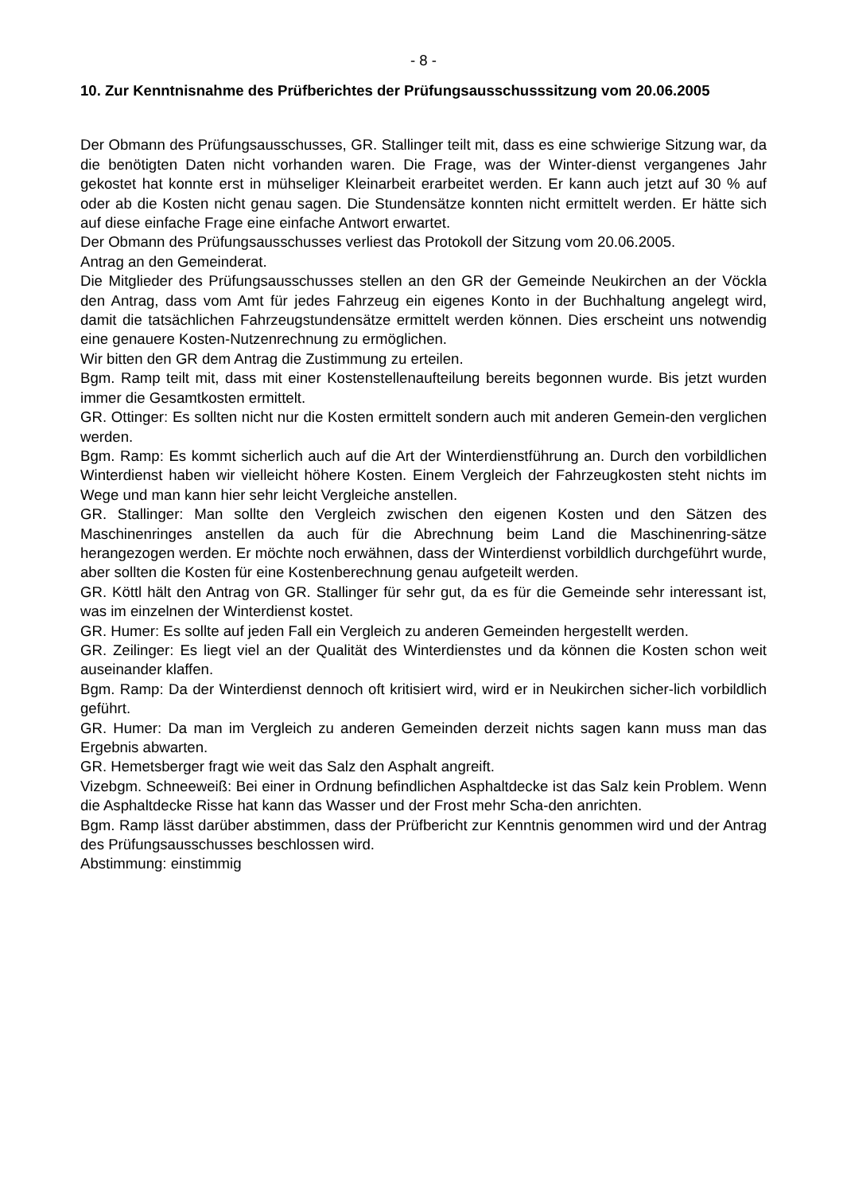- 8 -
10. Zur Kenntnisnahme des Prüfberichtes der Prüfungsausschusssitzung vom 20.06.2005
Der Obmann des Prüfungsausschusses, GR. Stallinger teilt mit, dass es eine schwierige Sitzung war, da die benötigten Daten nicht vorhanden waren. Die Frage, was der Winter-dienst vergangenes Jahr gekostet hat konnte erst in mühseliger Kleinarbeit erarbeitet werden. Er kann auch jetzt auf 30 % auf oder ab die Kosten nicht genau sagen. Die Stundensätze konnten nicht ermittelt werden. Er hätte sich auf diese einfache Frage eine einfache Antwort erwartet.
Der Obmann des Prüfungsausschusses verliest das Protokoll der Sitzung vom 20.06.2005.
Antrag an den Gemeinderat.
Die Mitglieder des Prüfungsausschusses stellen an den GR der Gemeinde Neukirchen an der Vöckla den Antrag, dass vom Amt für jedes Fahrzeug ein eigenes Konto in der Buchhaltung angelegt wird, damit die tatsächlichen Fahrzeugstundensätze ermittelt werden können. Dies erscheint uns notwendig eine genauere Kosten-Nutzenrechnung zu ermöglichen.
Wir bitten den GR dem Antrag die Zustimmung zu erteilen.
Bgm. Ramp teilt mit, dass mit einer Kostenstellenaufteilung bereits begonnen wurde. Bis jetzt wurden immer die Gesamtkosten ermittelt.
GR. Ottinger: Es sollten nicht nur die Kosten ermittelt sondern auch mit anderen Gemein-den verglichen werden.
Bgm. Ramp: Es kommt sicherlich auch auf die Art der Winterdienstführung an. Durch den vorbildlichen Winterdienst haben wir vielleicht höhere Kosten. Einem Vergleich der Fahrzeugkosten steht nichts im Wege und man kann hier sehr leicht Vergleiche anstellen.
GR. Stallinger: Man sollte den Vergleich zwischen den eigenen Kosten und den Sätzen des Maschinenringes anstellen da auch für die Abrechnung beim Land die Maschinenring-sätze herangezogen werden. Er möchte noch erwähnen, dass der Winterdienst vorbildlich durchgeführt wurde, aber sollten die Kosten für eine Kostenberechnung genau aufgeteilt werden.
GR. Köttl hält den Antrag von GR. Stallinger für sehr gut, da es für die Gemeinde sehr interessant ist, was im einzelnen der Winterdienst kostet.
GR. Humer: Es sollte auf jeden Fall ein Vergleich zu anderen Gemeinden hergestellt werden.
GR. Zeilinger: Es liegt viel an der Qualität des Winterdienstes und da können die Kosten schon weit auseinander klaffen.
Bgm. Ramp: Da der Winterdienst dennoch oft kritisiert wird, wird er in Neukirchen sicher-lich vorbildlich geführt.
GR. Humer: Da man im Vergleich zu anderen Gemeinden derzeit nichts sagen kann muss man das Ergebnis abwarten.
GR. Hemetsberger fragt wie weit das Salz den Asphalt angreift.
Vizebgm. Schneeweiß: Bei einer in Ordnung befindlichen Asphaltdecke ist das Salz kein Problem. Wenn die Asphaltdecke Risse hat kann das Wasser und der Frost mehr Scha-den anrichten.
Bgm. Ramp lässt darüber abstimmen, dass der Prüfbericht zur Kenntnis genommen wird und der Antrag des Prüfungsausschusses beschlossen wird.
Abstimmung: einstimmig